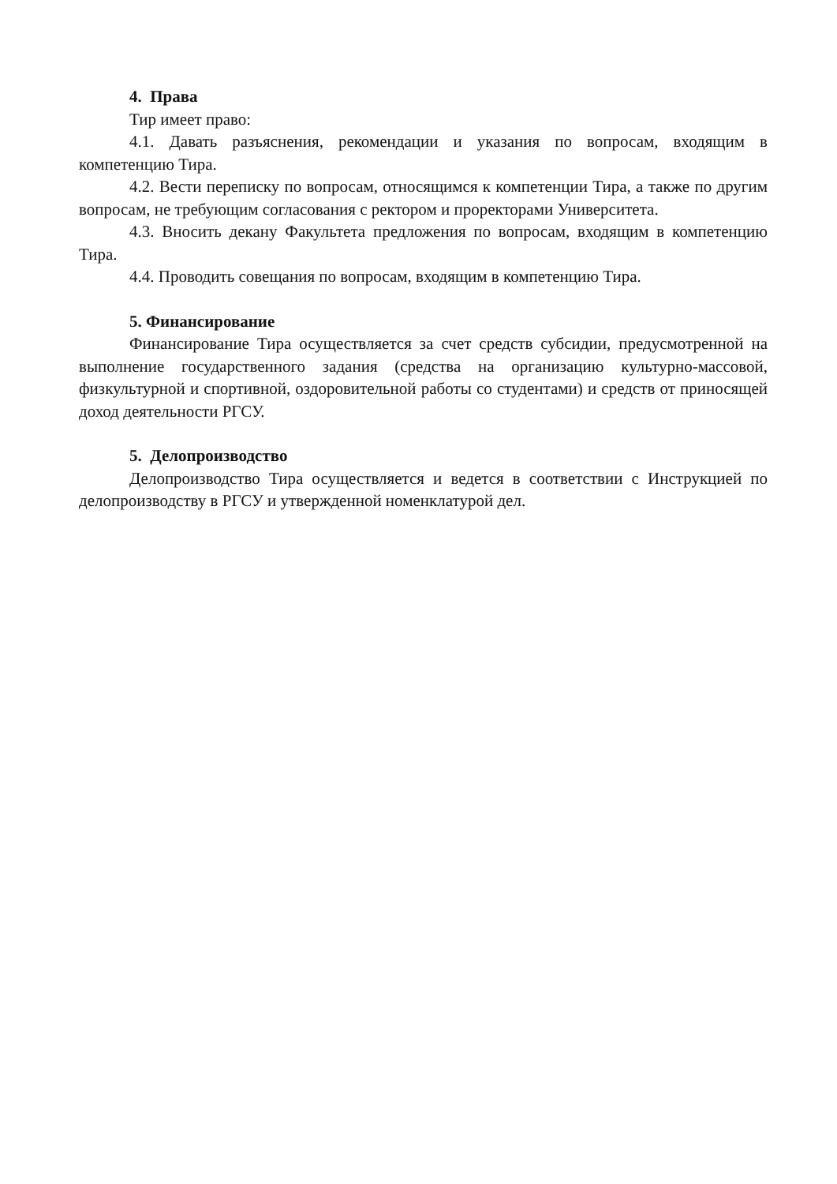4. Права
Тир имеет право:
4.1. Давать разъяснения, рекомендации и указания по вопросам, входящим в компетенцию Тира.
4.2. Вести переписку по вопросам, относящимся к компетенции Тира, а также по другим вопросам, не требующим согласования с ректором и проректорами Университета.
4.3. Вносить декану Факультета предложения по вопросам, входящим в компетенцию Тира.
4.4. Проводить совещания по вопросам, входящим в компетенцию Тира.
5. Финансирование
Финансирование Тира осуществляется за счет средств субсидии, предусмотренной на выполнение государственного задания (средства на организацию культурно-массовой, физкультурной и спортивной, оздоровительной работы со студентами) и средств от приносящей доход деятельности РГСУ.
5. Делопроизводство
Делопроизводство Тира осуществляется и ведется в соответствии с Инструкцией по делопроизводству в РГСУ и утвержденной номенклатурой дел.